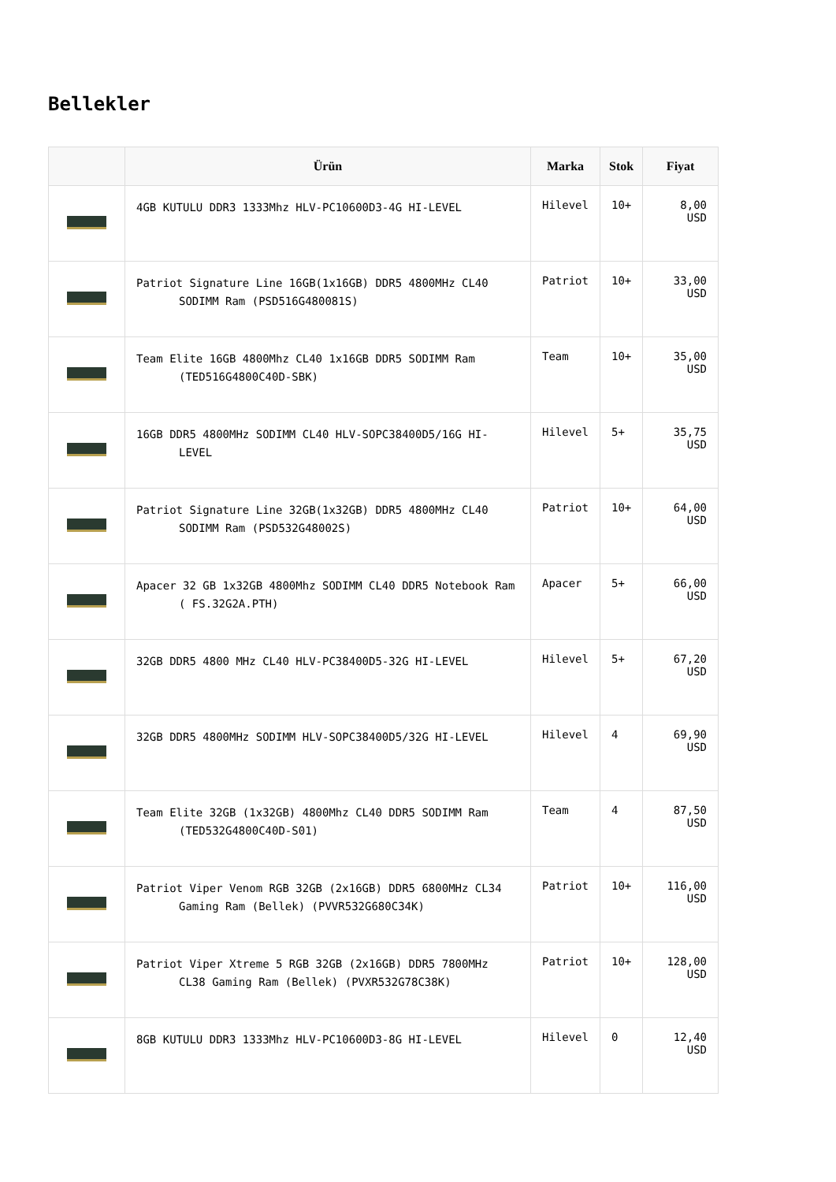Bellekler
| | Ürün | Marka | Stok | Fiyat |
| --- | --- | --- | --- | --- |
| | 4GB KUTULU DDR3 1333Mhz HLV-PC10600D3-4G HI-LEVEL | Hilevel | 10+ | 8,00 USD |
| | Patriot Signature Line 16GB(1x16GB) DDR5 4800MHz CL40 SODIMM Ram (PSD516G480081S) | Patriot | 10+ | 33,00 USD |
| | Team Elite 16GB 4800Mhz CL40 1x16GB DDR5 SODIMM Ram (TED516G4800C40D-SBK) | Team | 10+ | 35,00 USD |
| | 16GB DDR5 4800MHz SODIMM CL40 HLV-SOPC38400D5/16G HI-LEVEL | Hilevel | 5+ | 35,75 USD |
| | Patriot Signature Line 32GB(1x32GB) DDR5 4800MHz CL40 SODIMM Ram (PSD532G48002S) | Patriot | 10+ | 64,00 USD |
| | Apacer 32 GB 1x32GB 4800Mhz SODIMM CL40 DDR5 Notebook Ram ( FS.32G2A.PTH) | Apacer | 5+ | 66,00 USD |
| | 32GB DDR5 4800 MHz CL40 HLV-PC38400D5-32G HI-LEVEL | Hilevel | 5+ | 67,20 USD |
| | 32GB DDR5 4800MHz SODIMM HLV-SOPC38400D5/32G HI-LEVEL | Hilevel | 4 | 69,90 USD |
| | Team Elite 32GB (1x32GB) 4800Mhz CL40 DDR5 SODIMM Ram (TED532G4800C40D-S01) | Team | 4 | 87,50 USD |
| | Patriot Viper Venom RGB 32GB (2x16GB) DDR5 6800MHz CL34 Gaming Ram (Bellek) (PVVR532G680C34K) | Patriot | 10+ | 116,00 USD |
| | Patriot Viper Xtreme 5 RGB 32GB (2x16GB) DDR5 7800MHz CL38 Gaming Ram (Bellek) (PVXR532G78C38K) | Patriot | 10+ | 128,00 USD |
| | 8GB KUTULU DDR3 1333Mhz HLV-PC10600D3-8G HI-LEVEL | Hilevel | 0 | 12,40 USD |